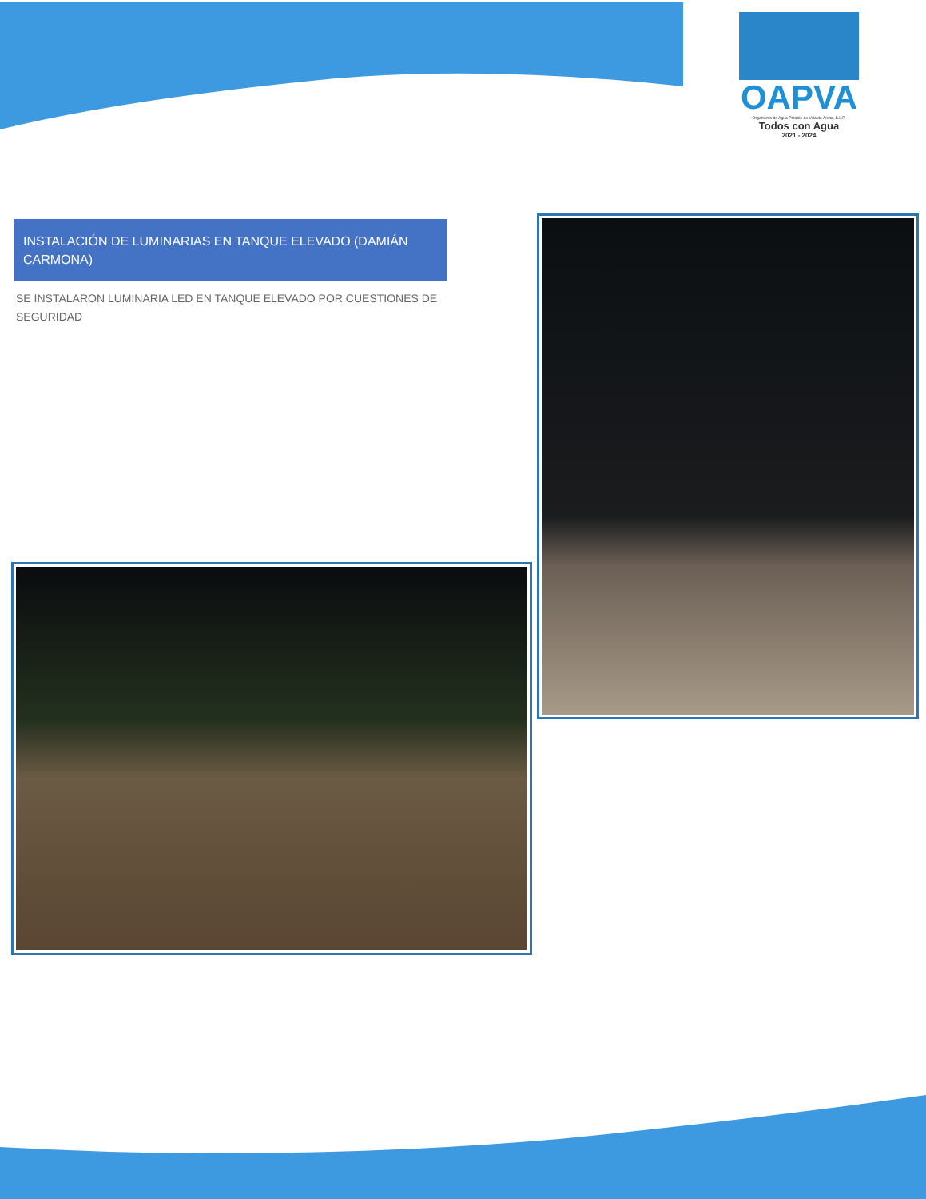OAPVA
Organismo de Agua Potable de Villa de Arista, S.L.P.
Todos con Agua
2021 - 2024
INSTALACIÓN DE LUMINARIAS EN TANQUE ELEVADO (DAMIÁN CARMONA)
SE INSTALARON LUMINARIA LED EN TANQUE ELEVADO POR CUESTIONES DE SEGURIDAD